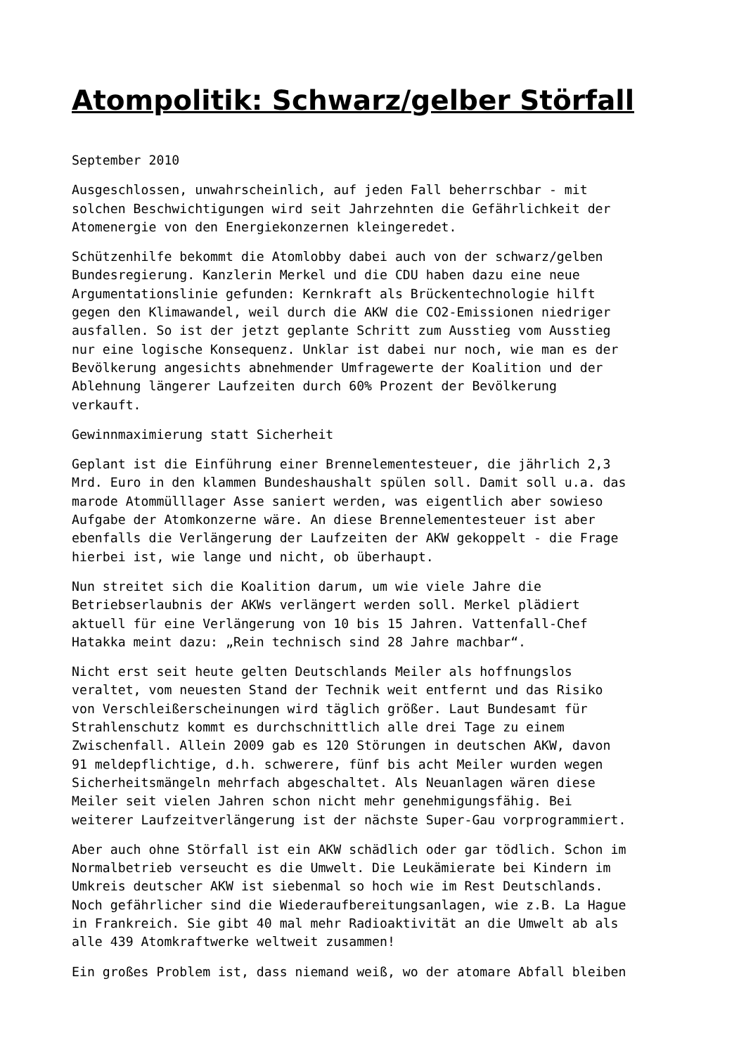Atompolitik: Schwarz/gelber Störfall
September 2010
Ausgeschlossen, unwahrscheinlich, auf jeden Fall beherrschbar - mit solchen Beschwichtigungen wird seit Jahrzehnten die Gefährlichkeit der Atomenergie von den Energiekonzernen kleingeredet.
Schützenhilfe bekommt die Atomlobby dabei auch von der schwarz/gelben Bundesregierung. Kanzlerin Merkel und die CDU haben dazu eine neue Argumentationslinie gefunden: Kernkraft als Brückentechnologie hilft gegen den Klimawandel, weil durch die AKW die CO2-Emissionen niedriger ausfallen. So ist der jetzt geplante Schritt zum Ausstieg vom Ausstieg nur eine logische Konsequenz. Unklar ist dabei nur noch, wie man es der Bevölkerung angesichts abnehmender Umfragewerte der Koalition und der Ablehnung längerer Laufzeiten durch 60% Prozent der Bevölkerung verkauft.
Gewinnmaximierung statt Sicherheit
Geplant ist die Einführung einer Brennelementesteuer, die jährlich 2,3 Mrd. Euro in den klammen Bundeshaushalt spülen soll. Damit soll u.a. das marode Atommülllager Asse saniert werden, was eigentlich aber sowieso Aufgabe der Atomkonzerne wäre. An diese Brennelementesteuer ist aber ebenfalls die Verlängerung der Laufzeiten der AKW gekoppelt - die Frage hierbei ist, wie lange und nicht, ob überhaupt.
Nun streitet sich die Koalition darum, um wie viele Jahre die Betriebserlaubnis der AKWs verlängert werden soll. Merkel plädiert aktuell für eine Verlängerung von 10 bis 15 Jahren. Vattenfall-Chef Hatakka meint dazu: „Rein technisch sind 28 Jahre machbar“.
Nicht erst seit heute gelten Deutschlands Meiler als hoffnungslos veraltet, vom neuesten Stand der Technik weit entfernt und das Risiko von Verschleißerscheinungen wird täglich größer. Laut Bundesamt für Strahlenschutz kommt es durchschnittlich alle drei Tage zu einem Zwischenfall. Allein 2009 gab es 120 Störungen in deutschen AKW, davon 91 meldepflichtige, d.h. schwerere, fünf bis acht Meiler wurden wegen Sicherheitsmängeln mehrfach abgeschaltet. Als Neuanlagen wären diese Meiler seit vielen Jahren schon nicht mehr genehmigungsfähig. Bei weiterer Laufzeitverlängerung ist der nächste Super-Gau vorprogrammiert.
Aber auch ohne Störfall ist ein AKW schädlich oder gar tödlich. Schon im Normalbetrieb verseucht es die Umwelt. Die Leukämierate bei Kindern im Umkreis deutscher AKW ist siebenmal so hoch wie im Rest Deutschlands. Noch gefährlicher sind die Wiederaufbereitungsanlagen, wie z.B. La Hague in Frankreich. Sie gibt 40 mal mehr Radioaktivität an die Umwelt ab als alle 439 Atomkraftwerke weltweit zusammen!
Ein großes Problem ist, dass niemand weiß, wo der atomare Abfall bleiben